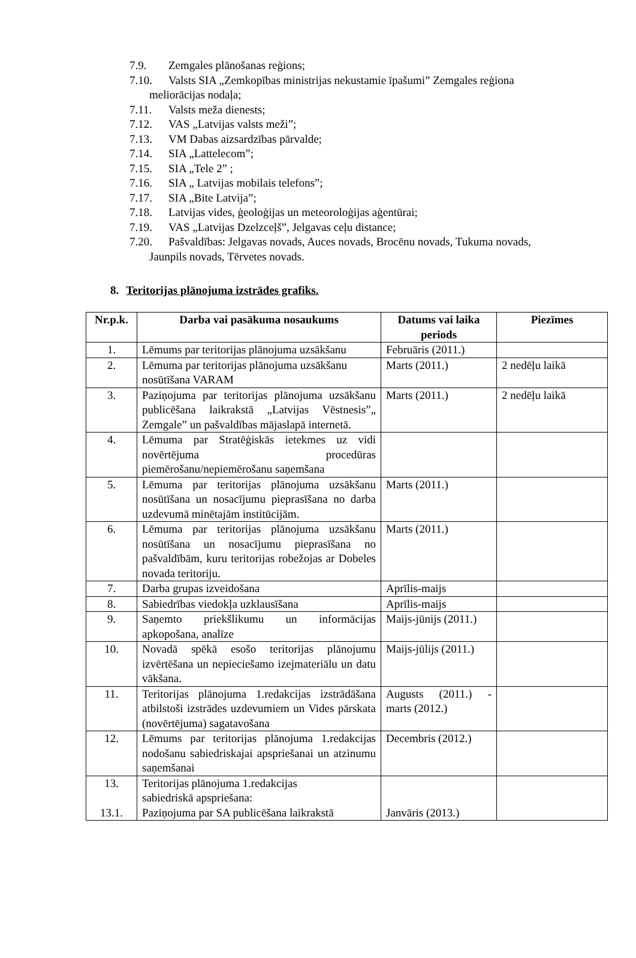7.9. Zemgales plānošanas reģions;
7.10. Valsts SIA „Zemkopības ministrijas nekustamie īpašumi” Zemgales reģiona
meliorācijas nodaļa;
7.11. Valsts meža dienests;
7.12. VAS „Latvijas valsts meži”;
7.13. VM Dabas aizsardzības pārvalde;
7.14. SIA „Lattelecom”;
7.15. SIA „Tele 2” ;
7.16. SIA „ Latvijas mobilais telefons”;
7.17. SIA „Bite Latvija”;
7.18. Latvijas vides, ģeoloģijas un meteoroloģijas aģentūrai;
7.19. VAS „Latvijas Dzelzceļš”, Jelgavas ceļu distance;
7.20. Pašvaldības: Jelgavas novads, Auces novads, Brocēnu novads, Tukuma novads,
Jaunpils novads, Tērvetes novads.
8. Teritorijas plānojuma izstrādes grafiks.
| Nr.p.k. | Darba vai pasākuma nosaukums | Datums vai laika periods | Piezīmes |
| --- | --- | --- | --- |
| 1. | Lēmums par teritorijas plānojuma uzsākšanu | Februāris (2011.) | |
| 2. | Lēmuma par teritorijas plānojuma uzsākšanu nosūtīšana VARAM | Marts (2011.) | 2 nedēļu laikā |
| 3. | Paziņojuma par teritorijas plānojuma uzsākšanu publicēšana laikrakstā „Latvijas Vēstnesis”„ Zemgale” un pašvaldības mājaslapā internetā. | Marts (2011.) | 2 nedēļu laikā |
| 4. | Lēmuma par Stratēģiskās ietekmes uz vidi novērtējuma procedūras piemērošanu/nepiemērošanu saņemšana | | |
| 5. | Lēmuma par teritorijas plānojuma uzsākšanu nosūtīšana un nosacījumu pieprasīšana no darba uzdevumā minētajām institūcijām. | Marts (2011.) | |
| 6. | Lēmuma par teritorijas plānojuma uzsākšanu nosūtīšana un nosacījumu pieprasīšana no pašvaldībām, kuru teritorijas robežojas ar Dobeles novada teritoriju. | Marts (2011.) | |
| 7. | Darba grupas izveidošana | Aprīlis-maijs | |
| 8. | Sabiedrības viedokļa uzklausīšana | Aprīlis-maijs | |
| 9. | Saņemto priekšlikumu un informācijas apkopošana, analīze | Maijs-jūnijs (2011.) | |
| 10. | Novadā spēkā esošo teritorijas plānojumu izvērtēšana un nepieciešamo izejmateriālu un datu vākšana. | Maijs-jūlijs (2011.) | |
| 11. | Teritorijas plānojuma 1.redakcijas izstrādāšana atbilstoši izstrādes uzdevumiem un Vides pārskata (novērtējuma) sagatavošana | Augusts (2011.) - marts (2012.) | |
| 12. | Lēmums par teritorijas plānojuma 1.redakcijas nodošanu sabiedriskajai apspriešanai un atzinumu saņemšanai | Decembris (2012.) | |
| 13. 13.1. | Teritorijas plānojuma 1.redakcijas sabiedriskā apspriešana: Paziņojuma par SA publicēšana laikrakstā | Janvāris (2013.) | |